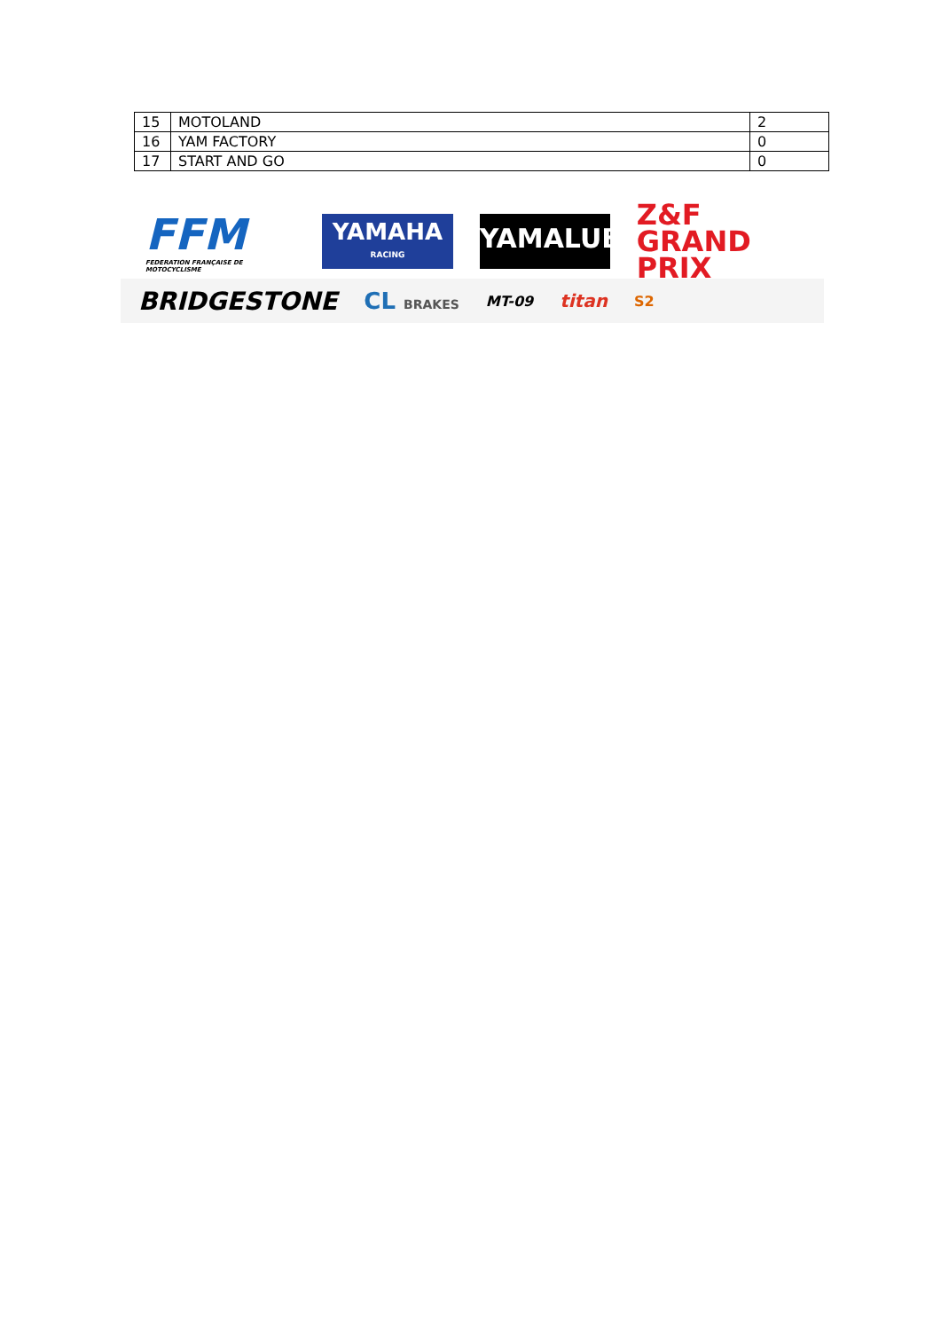| 15 | MOTOLAND | 2 |
| 16 | YAM FACTORY | 0 |
| 17 | START AND GO | 0 |
FFM
FEDERATION FRANÇAISE DE MOTOCYCLISME
YAMAHA
RACING
YAMALUBE
Z&F
GRAND PRIX
BRIDGESTONE CL BRAKES MT-09
titan
S2